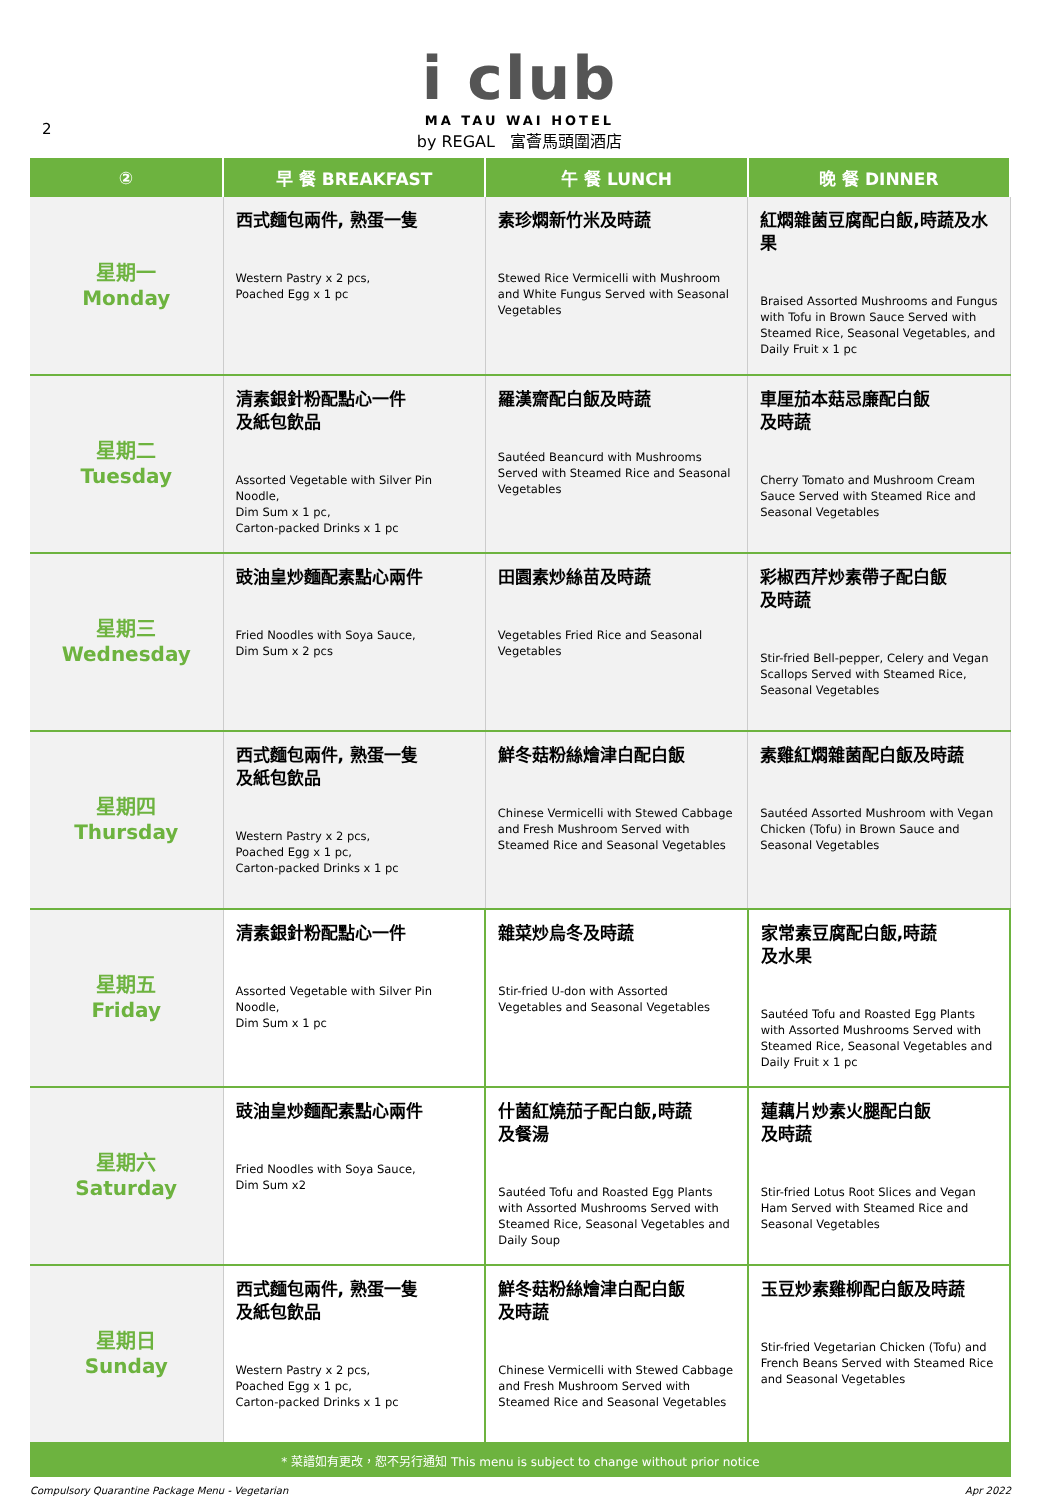2
i club
MA TAU WAI HOTEL
by REGAL 富薈馬頭圍酒店
| ② | 早 餐 BREAKFAST | 午 餐 LUNCH | 晚 餐 DINNER |
| --- | --- | --- | --- |
| 星期一 Monday | 西式麵包兩件, 熟蛋一隻 Western Pastry x 2 pcs, Poached Egg x 1 pc | 素珍燜新竹米及時蔬 Stewed Rice Vermicelli with Mushroom and White Fungus Served with Seasonal Vegetables | 紅燜雜菌豆腐配白飯,時蔬及水果 Braised Assorted Mushrooms and Fungus with Tofu in Brown Sauce Served with Steamed Rice, Seasonal Vegetables, and Daily Fruit x 1 pc |
| 星期二 Tuesday | 清素銀針粉配點心一件 及紙包飲品 Assorted Vegetable with Silver Pin Noodle, Dim Sum x 1 pc, Carton-packed Drinks x 1 pc | 羅漢齋配白飯及時蔬 Sautéed Beancurd with Mushrooms Served with Steamed Rice and Seasonal Vegetables | 車厘茄本菇忌廉配白飯 及時蔬 Cherry Tomato and Mushroom Cream Sauce Served with Steamed Rice and Seasonal Vegetables |
| 星期三 Wednesday | 豉油皇炒麵配素點心兩件 Fried Noodles with Soya Sauce, Dim Sum x 2 pcs | 田園素炒絲苗及時蔬 Vegetables Fried Rice and Seasonal Vegetables | 彩椒西芹炒素帶子配白飯 及時蔬 Stir-fried Bell-pepper, Celery and Vegan Scallops Served with Steamed Rice, Seasonal Vegetables |
| 星期四 Thursday | 西式麵包兩件, 熟蛋一隻 及紙包飲品 Western Pastry x 2 pcs, Poached Egg x 1 pc, Carton-packed Drinks x 1 pc | 鮮冬菇粉絲燴津白配白飯 Chinese Vermicelli with Stewed Cabbage and Fresh Mushroom Served with Steamed Rice and Seasonal Vegetables | 素雞紅燜雜菌配白飯及時蔬 Sautéed Assorted Mushroom with Vegan Chicken (Tofu) in Brown Sauce and Seasonal Vegetables |
| 星期五 Friday | 清素銀針粉配點心一件 Assorted Vegetable with Silver Pin Noodle, Dim Sum x 1 pc | 雜菜炒烏冬及時蔬 Stir-fried U-don with Assorted Vegetables and Seasonal Vegetables | 家常素豆腐配白飯,時蔬 及水果 Sautéed Tofu and Roasted Egg Plants with Assorted Mushrooms Served with Steamed Rice, Seasonal Vegetables and Daily Fruit x 1 pc |
| 星期六 Saturday | 豉油皇炒麵配素點心兩件 Fried Noodles with Soya Sauce, Dim Sum x2 | 什菌紅燒茄子配白飯,時蔬 及餐湯 Sautéed Tofu and Roasted Egg Plants with Assorted Mushrooms Served with Steamed Rice, Seasonal Vegetables and Daily Soup | 蓮藕片炒素火腿配白飯 及時蔬 Stir-fried Lotus Root Slices and Vegan Ham Served with Steamed Rice and Seasonal Vegetables |
| 星期日 Sunday | 西式麵包兩件, 熟蛋一隻 及紙包飲品 Western Pastry x 2 pcs, Poached Egg x 1 pc, Carton-packed Drinks x 1 pc | 鮮冬菇粉絲燴津白配白飯 及時蔬 Chinese Vermicelli with Stewed Cabbage and Fresh Mushroom Served with Steamed Rice and Seasonal Vegetables | 玉豆炒素雞柳配白飯及時蔬 Stir-fried Vegetarian Chicken (Tofu) and French Beans Served with Steamed Rice and Seasonal Vegetables |
* 菜譜如有更改，恕不另行通知 This menu is subject to change without prior notice
Compulsory Quarantine Package Menu - Vegetarian Apr 2022